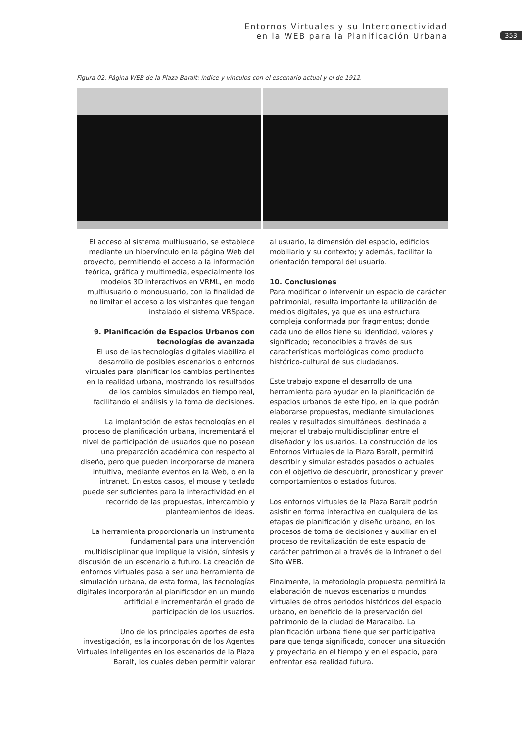Entornos Virtuales y su Interconectividad
en la WEB para la Planificación Urbana
353
Figura 02. Página WEB de la Plaza Baralt: índice y vínculos con el escenario actual y el de 1912.
El acceso al sistema multiusuario, se establece mediante un hipervínculo en la página Web del proyecto, permitiendo el acceso a la información teórica, gráfica y multimedia, especialmente los modelos 3D interactivos en VRML, en modo multiusuario o monousuario, con la finalidad de no limitar el acceso a los visitantes que tengan instalado el sistema VRSpace.
9. Planificación de Espacios Urbanos con tecnologías de avanzada
El uso de las tecnologías digitales viabiliza el desarrollo de posibles escenarios o entornos virtuales para planificar los cambios pertinentes en la realidad urbana, mostrando los resultados de los cambios simulados en tiempo real, facilitando el análisis y la toma de decisiones.
La implantación de estas tecnologías en el proceso de planificación urbana, incrementará el nivel de participación de usuarios que no posean una preparación académica con respecto al diseño, pero que pueden incorporarse de manera intuitiva, mediante eventos en la Web, o en la intranet. En estos casos, el mouse y teclado puede ser suficientes para la interactividad en el recorrido de las propuestas, intercambio y planteamientos de ideas.
La herramienta proporcionaría un instrumento fundamental para una intervención multidisciplinar que implique la visión, síntesis y discusión de un escenario a futuro. La creación de entornos virtuales pasa a ser una herramienta de simulación urbana, de esta forma, las tecnologías digitales incorporarán al planificador en un mundo artificial e incrementarán el grado de participación de los usuarios.
Uno de los principales aportes de esta investigación, es la incorporación de los Agentes Virtuales Inteligentes en los escenarios de la Plaza Baralt, los cuales deben permitir valorar
al usuario, la dimensión del espacio, edificios, mobiliario y su contexto; y además, facilitar la orientación temporal del usuario.
10. Conclusiones
Para modificar o intervenir un espacio de carácter patrimonial, resulta importante la utilización de medios digitales, ya que es una estructura compleja conformada por fragmentos; donde cada uno de ellos tiene su identidad, valores y significado; reconocibles a través de sus características morfológicas como producto histórico-cultural de sus ciudadanos.
Este trabajo expone el desarrollo de una herramienta para ayudar en la planificación de espacios urbanos de este tipo, en la que podrán elaborarse propuestas, mediante simulaciones reales y resultados simultáneos, destinada a mejorar el trabajo multidisciplinar entre el diseñador y los usuarios. La construcción de los Entornos Virtuales de la Plaza Baralt, permitirá describir y simular estados pasados o actuales con el objetivo de descubrir, pronosticar y prever comportamientos o estados futuros.
Los entornos virtuales de la Plaza Baralt podrán asistir en forma interactiva en cualquiera de las etapas de planificación y diseño urbano, en los procesos de toma de decisiones y auxiliar en el proceso de revitalización de este espacio de carácter patrimonial a través de la Intranet o del Sito WEB.
Finalmente, la metodología propuesta permitirá la elaboración de nuevos escenarios o mundos virtuales de otros periodos históricos del espacio urbano, en beneficio de la preservación del patrimonio de la ciudad de Maracaibo. La planificación urbana tiene que ser participativa para que tenga significado, conocer una situación y proyectarla en el tiempo y en el espacio, para enfrentar esa realidad futura.